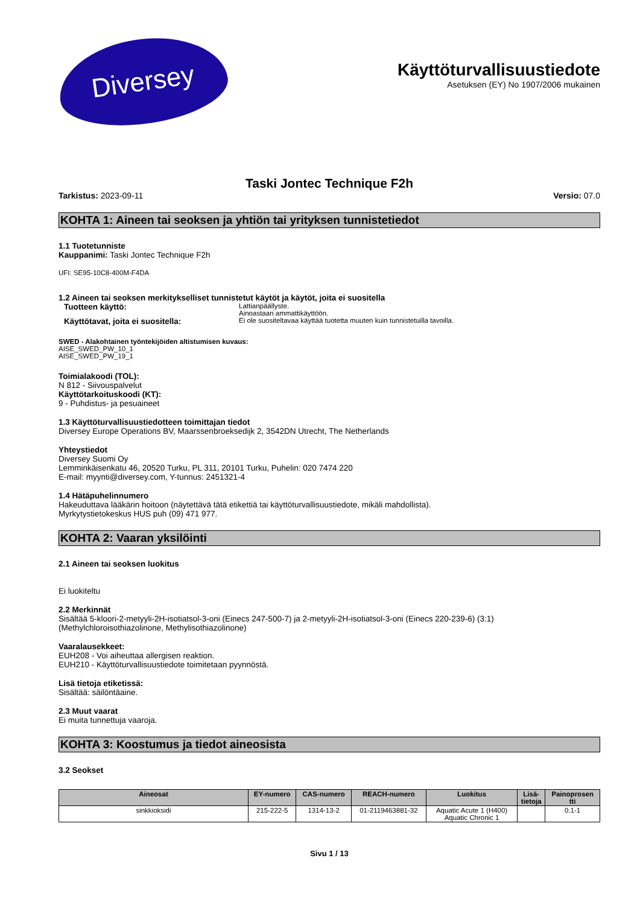Diversey
Käyttöturvallisuustiedote
Asetuksen (EY) No 1907/2006 mukainen
Taski Jontec Technique F2h
Tarkistus: 2023-09-11 Versio: 07.0
KOHTA 1: Aineen tai seoksen ja yhtiön tai yrityksen tunnistetiedot
1.1 Tuotetunniste
Kauppanimi: Taski Jontec Technique F2h
UFI: SE95-10C8-400M-F4DA
1.2 Aineen tai seoksen merkitykselliset tunnistetut käytöt ja käytöt, joita ei suositella
Tuotteen käyttö:
Lattianpäällyste.
Ainoastaan ammattikäyttöön.
Käyttötavat, joita ei suositella:
Ei ole suositeltavaa käyttää tuotetta muuten kuin tunnistetuilla tavoilla.
SWED - Alakohtainen työntekijöiden altistumisen kuvaus:
AISE_SWED_PW_10_1
AISE_SWED_PW_19_1
Toimialakoodi (TOL):
N 812 - Siivouspalvelut
Käyttötarkoituskoodi (KT):
9 - Puhdistus- ja pesuaineet
1.3 Käyttöturvallisuustiedotteen toimittajan tiedot
Diversey Europe Operations BV, Maarssenbroeksedijk 2, 3542DN Utrecht, The Netherlands
Yhteystiedot
Diversey Suomi Oy
Lemminkäisenkatu 46, 20520 Turku, PL 311, 20101 Turku, Puhelin: 020 7474 220
E-mail: myynti@diversey.com, Y-tunnus: 2451321-4
1.4 Hätäpuhelinnumero
Hakeuduttava lääkärin hoitoon (näytettävä tätä etikettiä tai käyttöturvallisuustiedote, mikäli mahdollista).
Myrkytystietokeskus HUS puh (09) 471 977.
KOHTA 2: Vaaran yksilöinti
2.1 Aineen tai seoksen luokitus
Ei luokiteltu
2.2 Merkinnät
Sisältää 5-kloori-2-metyyli-2H-isotiatsol-3-oni (Einecs 247-500-7) ja 2-metyyli-2H-isotiatsol-3-oni (Einecs 220-239-6) (3:1)
(Methylchloroisothiazolinone, Methylisothiazolinone)
Vaaralausekkeet:
EUH208 - Voi aiheuttaa allergisen reaktion.
EUH210 - Käyttöturvallisuustiedote toimitetaan pyynnöstä.
Lisä tietoja etiketissä:
Sisältää: säilöntäaine.
2.3 Muut vaarat
Ei muita tunnettuja vaaroja.
KOHTA 3: Koostumus ja tiedot aineosista
3.2 Seokset
| Aineosat | EY-numero | CAS-numero | REACH-numero | Luokitus | Lisä- tietoja | Painoprosen tti |
| --- | --- | --- | --- | --- | --- | --- |
| sinkkioksidi | 215-222-5 | 1314-13-2 | 01-2119463881-32 | Aquatic Acute 1 (H400) Aquatic Chronic 1 | | 0.1-1 |
Sivu 1 / 13